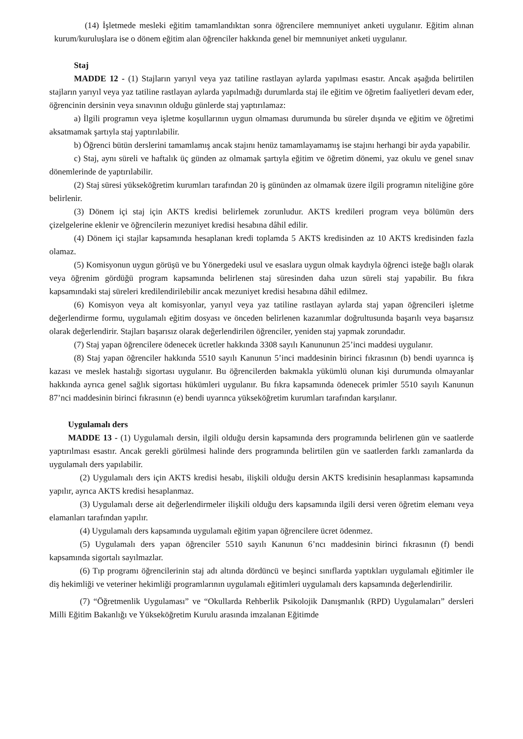(14) İşletmede mesleki eğitim tamamlandıktan sonra öğrencilere memnuniyet anketi uygulanır. Eğitim alınan kurum/kuruluşlara ise o dönem eğitim alan öğrenciler hakkında genel bir memnuniyet anketi uygulanır.
Staj
MADDE 12 - (1) Stajların yarıyıl veya yaz tatiline rastlayan aylarda yapılması esastır. Ancak aşağıda belirtilen stajların yarıyıl veya yaz tatiline rastlayan aylarda yapılmadığı durumlarda staj ile eğitim ve öğretim faaliyetleri devam eder, öğrencinin dersinin veya sınavının olduğu günlerde staj yaptırılamaz:
a) İlgili programın veya işletme koşullarının uygun olmaması durumunda bu süreler dışında ve eğitim ve öğretimi aksatmamak şartıyla staj yaptırılabilir.
b) Öğrenci bütün derslerini tamamlamış ancak stajını henüz tamamlayamamış ise stajını herhangi bir ayda yapabilir.
c) Staj, aynı süreli ve haftalık üç günden az olmamak şartıyla eğitim ve öğretim dönemi, yaz okulu ve genel sınav dönemlerinde de yaptırılabilir.
(2) Staj süresi yükseköğretim kurumları tarafından 20 iş gününden az olmamak üzere ilgili programın niteliğine göre belirlenir.
(3) Dönem içi staj için AKTS kredisi belirlemek zorunludur. AKTS kredileri program veya bölümün ders çizelgelerine eklenir ve öğrencilerin mezuniyet kredisi hesabına dâhil edilir.
(4) Dönem içi stajlar kapsamında hesaplanan kredi toplamda 5 AKTS kredisinden az 10 AKTS kredisinden fazla olamaz.
(5) Komisyonun uygun görüşü ve bu Yönergedeki usul ve esaslara uygun olmak kaydıyla öğrenci isteğe bağlı olarak veya öğrenim gördüğü program kapsamında belirlenen staj süresinden daha uzun süreli staj yapabilir. Bu fıkra kapsamındaki staj süreleri kredilendirilebilir ancak mezuniyet kredisi hesabına dâhil edilmez.
(6) Komisyon veya alt komisyonlar, yarıyıl veya yaz tatiline rastlayan aylarda staj yapan öğrencileri işletme değerlendirme formu, uygulamalı eğitim dosyası ve önceden belirlenen kazanımlar doğrultusunda başarılı veya başarısız olarak değerlendirir. Stajları başarısız olarak değerlendirilen öğrenciler, yeniden staj yapmak zorundadır.
(7) Staj yapan öğrencilere ödenecek ücretler hakkında 3308 sayılı Kanununun 25’inci maddesi uygulanır.
(8) Staj yapan öğrenciler hakkında 5510 sayılı Kanunun 5’inci maddesinin birinci fıkrasının (b) bendi uyarınca iş kazası ve meslek hastalığı sigortası uygulanır. Bu öğrencilerden bakmakla yükümlü olunan kişi durumunda olmayanlar hakkında ayrıca genel sağlık sigortası hükümleri uygulanır. Bu fıkra kapsamında ödenecek primler 5510 sayılı Kanunun 87’nci maddesinin birinci fıkrasının (e) bendi uyarınca yükseköğretim kurumları tarafından karşılanır.
Uygulamalı ders
MADDE 13 - (1) Uygulamalı dersin, ilgili olduğu dersin kapsamında ders programında belirlenen gün ve saatlerde yaptırılması esastır. Ancak gerekli görülmesi halinde ders programında belirtilen gün ve saatlerden farklı zamanlarda da uygulamalı ders yapılabilir.
(2) Uygulamalı ders için AKTS kredisi hesabı, ilişkili olduğu dersin AKTS kredisinin hesaplanması kapsamında yapılır, ayrıca AKTS kredisi hesaplanmaz.
(3) Uygulamalı derse ait değerlendirmeler ilişkili olduğu ders kapsamında ilgili dersi veren öğretim elemanı veya elamanları tarafından yapılır.
(4) Uygulamalı ders kapsamında uygulamalı eğitim yapan öğrencilere ücret ödenmez.
(5) Uygulamalı ders yapan öğrenciler 5510 sayılı Kanunun 6’ncı maddesinin birinci fıkrasının (f) bendi kapsamında sigortalı sayılmazlar.
(6) Tıp programı öğrencilerinin staj adı altında dördüncü ve beşinci sınıflarda yaptıkları uygulamalı eğitimler ile diş hekimliği ve veteriner hekimliği programlarının uygulamalı eğitimleri uygulamalı ders kapsamında değerlendirilir.
(7) “Öğretmenlik Uygulaması” ve “Okullarda Rehberlik Psikolojik Danışmanlık (RPD) Uygulamaları” dersleri Milli Eğitim Bakanlığı ve Yükseköğretim Kurulu arasında imzalanan Eğitimde